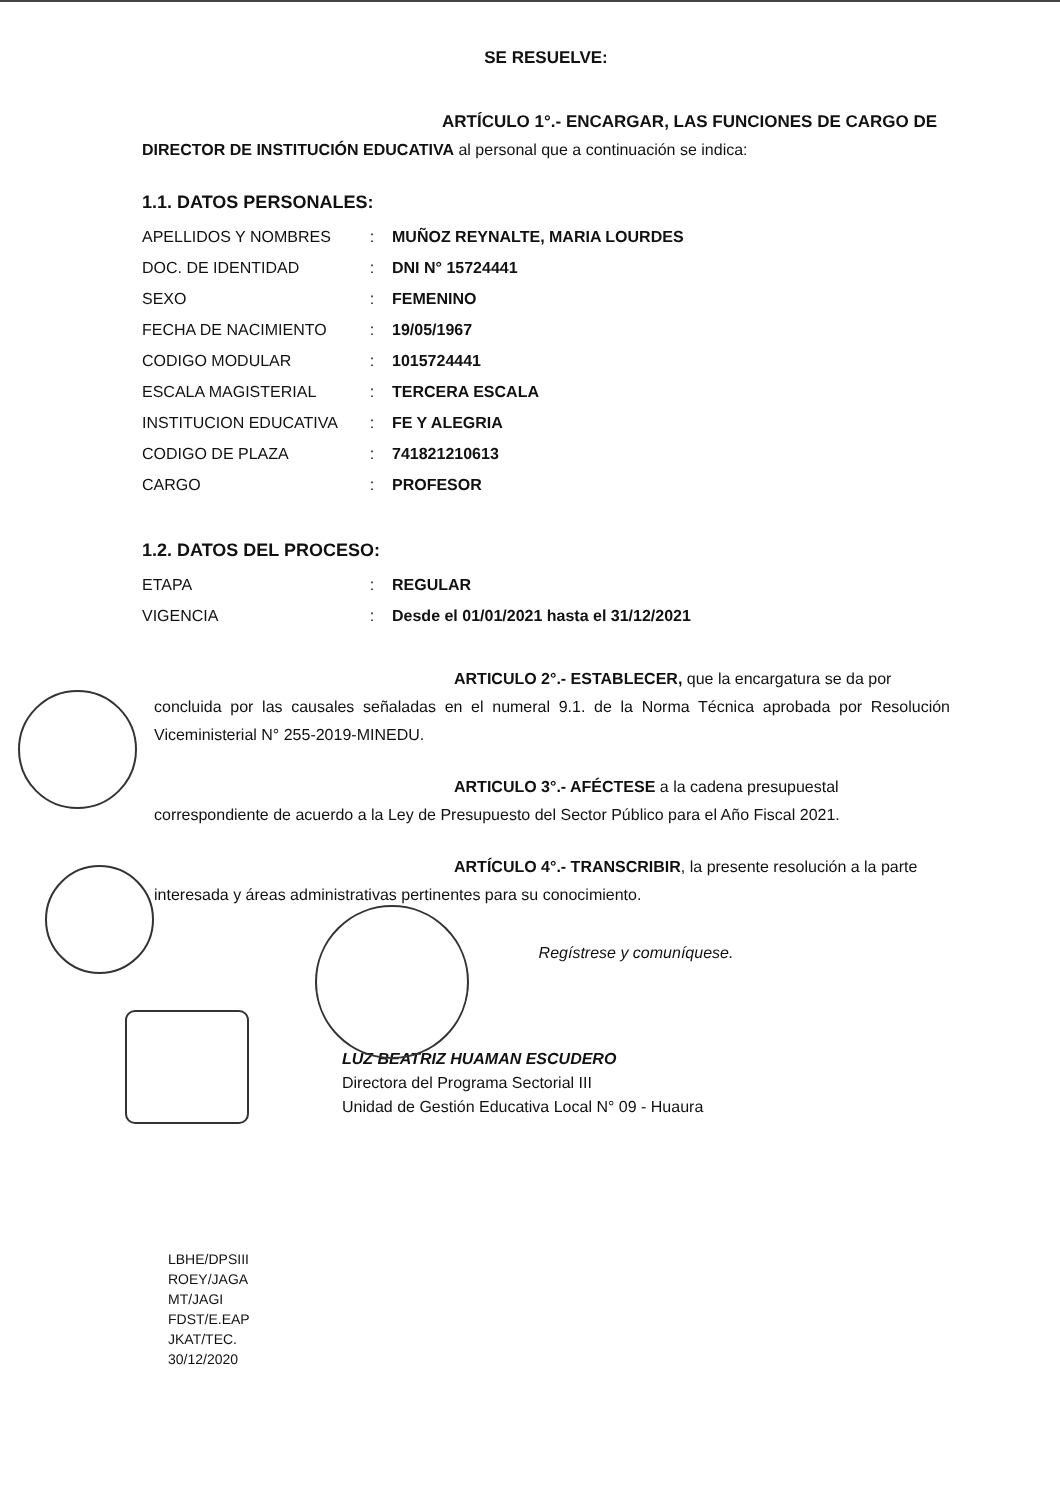SE RESUELVE:
ARTÍCULO 1°.- ENCARGAR, LAS FUNCIONES DE CARGO DE
DIRECTOR DE INSTITUCIÓN EDUCATIVA al personal que a continuación se indica:
1.1. DATOS PERSONALES:
| APELLIDOS Y NOMBRES | : | MUÑOZ REYNALTE, MARIA LOURDES |
| DOC. DE IDENTIDAD | : | DNI N° 15724441 |
| SEXO | : | FEMENINO |
| FECHA DE NACIMIENTO | : | 19/05/1967 |
| CODIGO MODULAR | : | 1015724441 |
| ESCALA MAGISTERIAL | : | TERCERA ESCALA |
| INSTITUCION EDUCATIVA | : | FE Y ALEGRIA |
| CODIGO DE PLAZA | : | 741821210613 |
| CARGO | : | PROFESOR |
1.2. DATOS DEL PROCESO:
| ETAPA | : | REGULAR |
| VIGENCIA | : | Desde el 01/01/2021 hasta el 31/12/2021 |
ARTICULO 2°.- ESTABLECER, que la encargatura se da por
concluida por las causales señaladas en el numeral 9.1. de la Norma Técnica aprobada por Resolución Viceministerial N° 255-2019-MINEDU.
ARTICULO 3°.- AFÉCTESE a la cadena presupuestal
correspondiente de acuerdo a la Ley de Presupuesto del Sector Público para el Año Fiscal 2021.
ARTÍCULO 4°.- TRANSCRIBIR, la presente resolución a la parte
interesada y áreas administrativas pertinentes para su conocimiento.
Regístrese y comuníquese.
LUZ BEATRIZ HUAMAN ESCUDERO
Directora del Programa Sectorial III
Unidad de Gestión Educativa Local N° 09 - Huaura
LBHE/DPSIII
ROEY/JAGA
MT/JAGI
FDST/E.EAP
JKAT/TEC.
30/12/2020